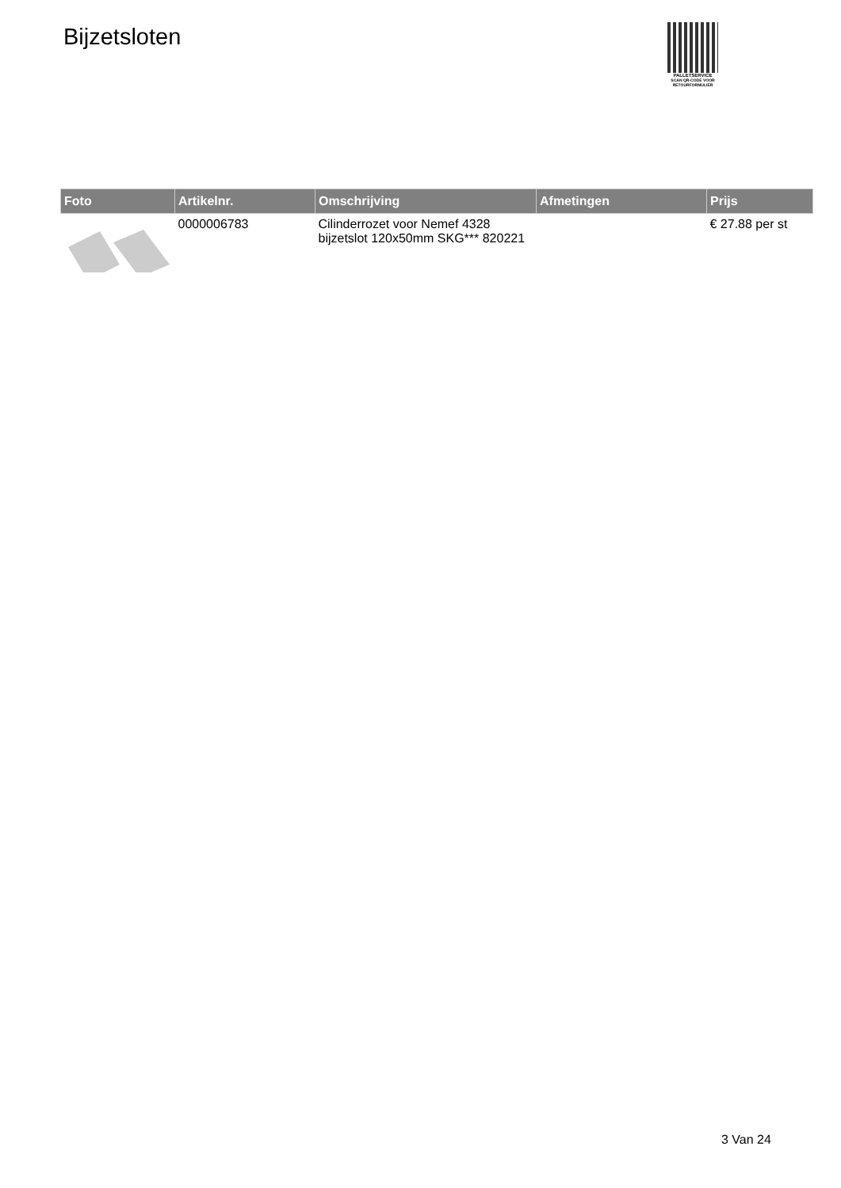Bijzetsloten
PALLETSERVICE
SCAN QR-CODE VOOR RETOURFORMULIER
| Foto | Artikelnr. | Omschrijving | Afmetingen | Prijs |
| --- | --- | --- | --- | --- |
| | 0000006783 | Cilinderrozet voor Nemef 4328 bijzetslot 120x50mm SKG*** 820221 | | € 27.88 per st |
3 Van 24